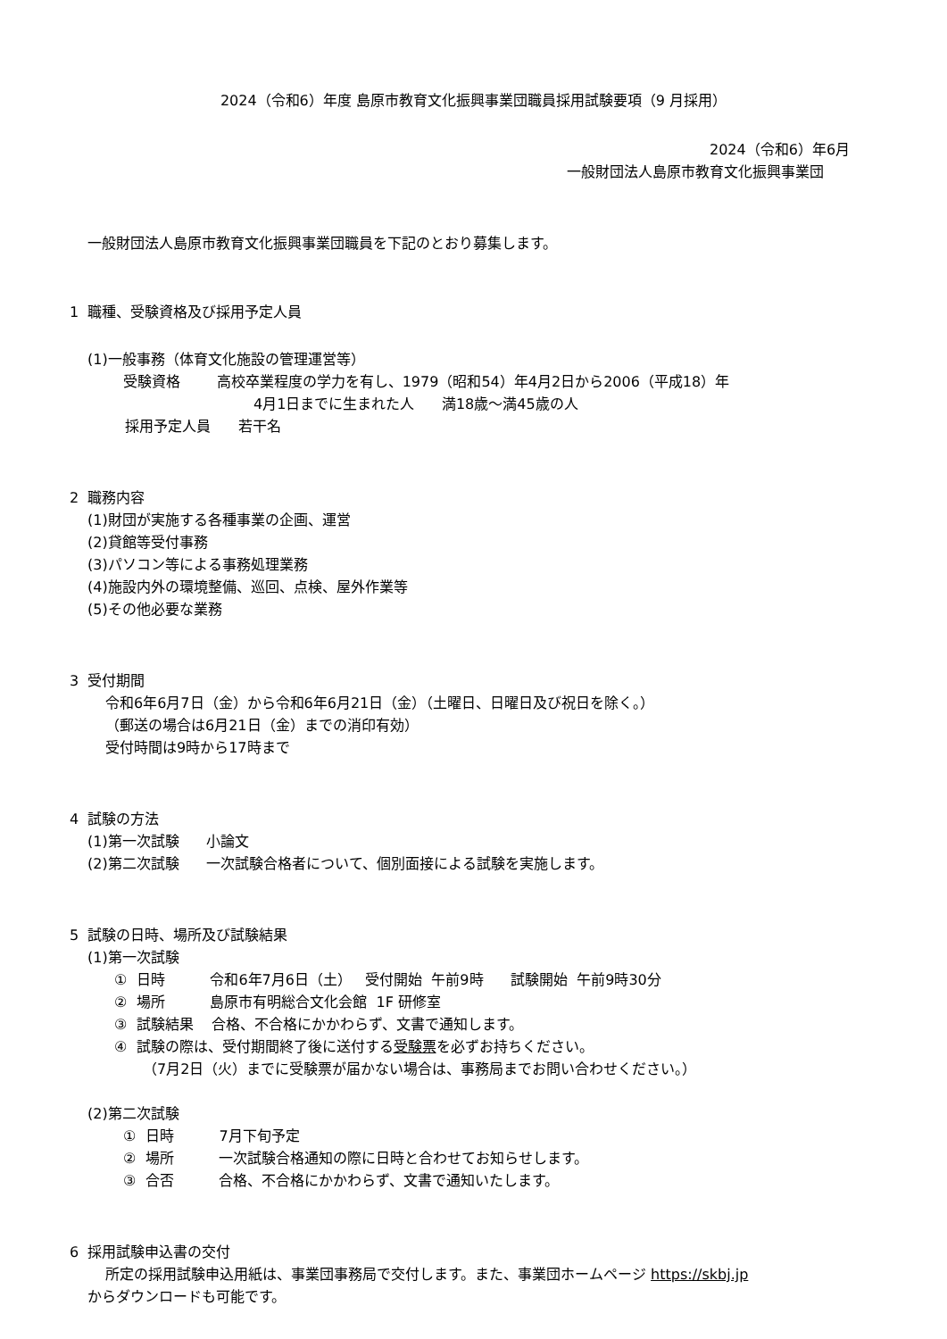2024（令和6）年度 島原市教育文化振興事業団職員採用試験要項（9 月採用）
2024（令和6）年6月
一般財団法人島原市教育文化振興事業団
一般財団法人島原市教育文化振興事業団職員を下記のとおり募集します。
1 職種、受験資格及び採用予定人員
(1)一般事務（体育文化施設の管理運営等）
受験資格 高校卒業程度の学力を有し、1979（昭和54）年4月2日から2006（平成18）年
4月1日までに生まれた人 満18歳～満45歳の人
採用予定人員 若干名
2 職務内容
(1)財団が実施する各種事業の企画、運営
(2)貸館等受付事務
(3)パソコン等による事務処理業務
(4)施設内外の環境整備、巡回、点検、屋外作業等
(5)その他必要な業務
3 受付期間
令和6年6月7日（金）から令和6年6月21日（金）（土曜日、日曜日及び祝日を除く。）
（郵送の場合は6月21日（金）までの消印有効）
受付時間は9時から17時まで
4 試験の方法
(1)第一次試験 小論文
(2)第二次試験 一次試験合格者について、個別面接による試験を実施します。
5 試験の日時、場所及び試験結果
(1)第一次試験
① 日時 令和6年7月6日（土） 受付開始 午前9時 試験開始 午前9時30分
② 場所 島原市有明総合文化会館 1F 研修室
③ 試験結果 合格、不合格にかかわらず、文書で通知します。
④ 試験の際は、受付期間終了後に送付する受験票を必ずお持ちください。
（7月2日（火）までに受験票が届かない場合は、事務局までお問い合わせください。）
(2)第二次試験
① 日時 7月下旬予定
② 場所 一次試験合格通知の際に日時と合わせてお知らせします。
③ 合否 合格、不合格にかかわらず、文書で通知いたします。
6 採用試験申込書の交付
所定の採用試験申込用紙は、事業団事務局で交付します。また、事業団ホームページ https://skbj.jp
からダウンロードも可能です。